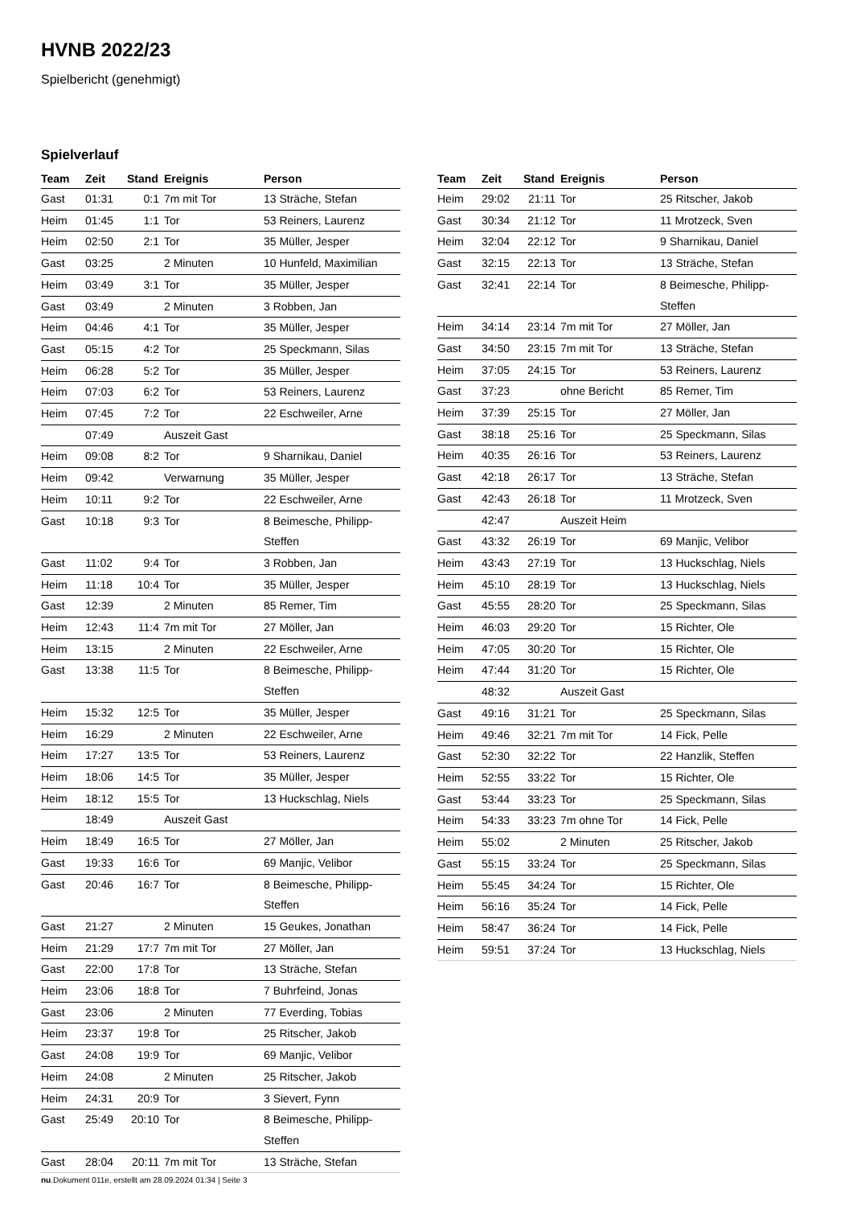HVNB 2022/23
Spielbericht (genehmigt)
Spielverlauf
| Team | Zeit | Stand | Ereignis | Person |
| --- | --- | --- | --- | --- |
| Gast | 01:31 | 0:1 | 7m mit Tor | 13 Sträche, Stefan |
| Heim | 01:45 | 1:1 | Tor | 53 Reiners, Laurenz |
| Heim | 02:50 | 2:1 | Tor | 35 Müller, Jesper |
| Gast | 03:25 | | 2 Minuten | 10 Hunfeld, Maximilian |
| Heim | 03:49 | 3:1 | Tor | 35 Müller, Jesper |
| Gast | 03:49 | | 2 Minuten | 3 Robben, Jan |
| Heim | 04:46 | 4:1 | Tor | 35 Müller, Jesper |
| Gast | 05:15 | 4:2 | Tor | 25 Speckmann, Silas |
| Heim | 06:28 | 5:2 | Tor | 35 Müller, Jesper |
| Heim | 07:03 | 6:2 | Tor | 53 Reiners, Laurenz |
| Heim | 07:45 | 7:2 | Tor | 22 Eschweiler, Arne |
| | 07:49 | | Auszeit Gast | |
| Heim | 09:08 | 8:2 | Tor | 9 Sharnikau, Daniel |
| Heim | 09:42 | | Verwarnung | 35 Müller, Jesper |
| Heim | 10:11 | 9:2 | Tor | 22 Eschweiler, Arne |
| Gast | 10:18 | 9:3 | Tor | 8 Beimesche, Philipp- Steffen |
| Gast | 11:02 | 9:4 | Tor | 3 Robben, Jan |
| Heim | 11:18 | 10:4 | Tor | 35 Müller, Jesper |
| Gast | 12:39 | | 2 Minuten | 85 Remer, Tim |
| Heim | 12:43 | 11:4 | 7m mit Tor | 27 Möller, Jan |
| Heim | 13:15 | | 2 Minuten | 22 Eschweiler, Arne |
| Gast | 13:38 | 11:5 | Tor | 8 Beimesche, Philipp- Steffen |
| Heim | 15:32 | 12:5 | Tor | 35 Müller, Jesper |
| Heim | 16:29 | | 2 Minuten | 22 Eschweiler, Arne |
| Heim | 17:27 | 13:5 | Tor | 53 Reiners, Laurenz |
| Heim | 18:06 | 14:5 | Tor | 35 Müller, Jesper |
| Heim | 18:12 | 15:5 | Tor | 13 Huckschlag, Niels |
| | 18:49 | | Auszeit Gast | |
| Heim | 18:49 | 16:5 | Tor | 27 Möller, Jan |
| Gast | 19:33 | 16:6 | Tor | 69 Manjic, Velibor |
| Gast | 20:46 | 16:7 | Tor | 8 Beimesche, Philipp- Steffen |
| Gast | 21:27 | | 2 Minuten | 15 Geukes, Jonathan |
| Heim | 21:29 | 17:7 | 7m mit Tor | 27 Möller, Jan |
| Gast | 22:00 | 17:8 | Tor | 13 Sträche, Stefan |
| Heim | 23:06 | 18:8 | Tor | 7 Buhrfeind, Jonas |
| Gast | 23:06 | | 2 Minuten | 77 Everding, Tobias |
| Heim | 23:37 | 19:8 | Tor | 25 Ritscher, Jakob |
| Gast | 24:08 | 19:9 | Tor | 69 Manjic, Velibor |
| Heim | 24:08 | | 2 Minuten | 25 Ritscher, Jakob |
| Heim | 24:31 | 20:9 | Tor | 3 Sievert, Fynn |
| Gast | 25:49 | 20:10 | Tor | 8 Beimesche, Philipp- Steffen |
| Gast | 28:04 | 20:11 | 7m mit Tor | 13 Sträche, Stefan |
| Team | Zeit | Stand | Ereignis | Person |
| --- | --- | --- | --- | --- |
| Heim | 29:02 | 21:11 | Tor | 25 Ritscher, Jakob |
| Gast | 30:34 | 21:12 | Tor | 11 Mrotzeck, Sven |
| Heim | 32:04 | 22:12 | Tor | 9 Sharnikau, Daniel |
| Gast | 32:15 | 22:13 | Tor | 13 Sträche, Stefan |
| Gast | 32:41 | 22:14 | Tor | 8 Beimesche, Philipp- Steffen |
| Heim | 34:14 | 23:14 | 7m mit Tor | 27 Möller, Jan |
| Gast | 34:50 | 23:15 | 7m mit Tor | 13 Sträche, Stefan |
| Heim | 37:05 | 24:15 | Tor | 53 Reiners, Laurenz |
| Gast | 37:23 | | ohne Bericht | 85 Remer, Tim |
| Heim | 37:39 | 25:15 | Tor | 27 Möller, Jan |
| Gast | 38:18 | 25:16 | Tor | 25 Speckmann, Silas |
| Heim | 40:35 | 26:16 | Tor | 53 Reiners, Laurenz |
| Gast | 42:18 | 26:17 | Tor | 13 Sträche, Stefan |
| Gast | 42:43 | 26:18 | Tor | 11 Mrotzeck, Sven |
| | 42:47 | | Auszeit Heim | |
| Gast | 43:32 | 26:19 | Tor | 69 Manjic, Velibor |
| Heim | 43:43 | 27:19 | Tor | 13 Huckschlag, Niels |
| Heim | 45:10 | 28:19 | Tor | 13 Huckschlag, Niels |
| Gast | 45:55 | 28:20 | Tor | 25 Speckmann, Silas |
| Heim | 46:03 | 29:20 | Tor | 15 Richter, Ole |
| Heim | 47:05 | 30:20 | Tor | 15 Richter, Ole |
| Heim | 47:44 | 31:20 | Tor | 15 Richter, Ole |
| | 48:32 | | Auszeit Gast | |
| Gast | 49:16 | 31:21 | Tor | 25 Speckmann, Silas |
| Heim | 49:46 | 32:21 | 7m mit Tor | 14 Fick, Pelle |
| Gast | 52:30 | 32:22 | Tor | 22 Hanzlik, Steffen |
| Heim | 52:55 | 33:22 | Tor | 15 Richter, Ole |
| Gast | 53:44 | 33:23 | Tor | 25 Speckmann, Silas |
| Heim | 54:33 | 33:23 | 7m ohne Tor | 14 Fick, Pelle |
| Heim | 55:02 | | 2 Minuten | 25 Ritscher, Jakob |
| Gast | 55:15 | 33:24 | Tor | 25 Speckmann, Silas |
| Heim | 55:45 | 34:24 | Tor | 15 Richter, Ole |
| Heim | 56:16 | 35:24 | Tor | 14 Fick, Pelle |
| Heim | 58:47 | 36:24 | Tor | 14 Fick, Pelle |
| Heim | 59:51 | 37:24 | Tor | 13 Huckschlag, Niels |
nu.Dokument 011e, erstellt am 28.09.2024 01:34 | Seite 3